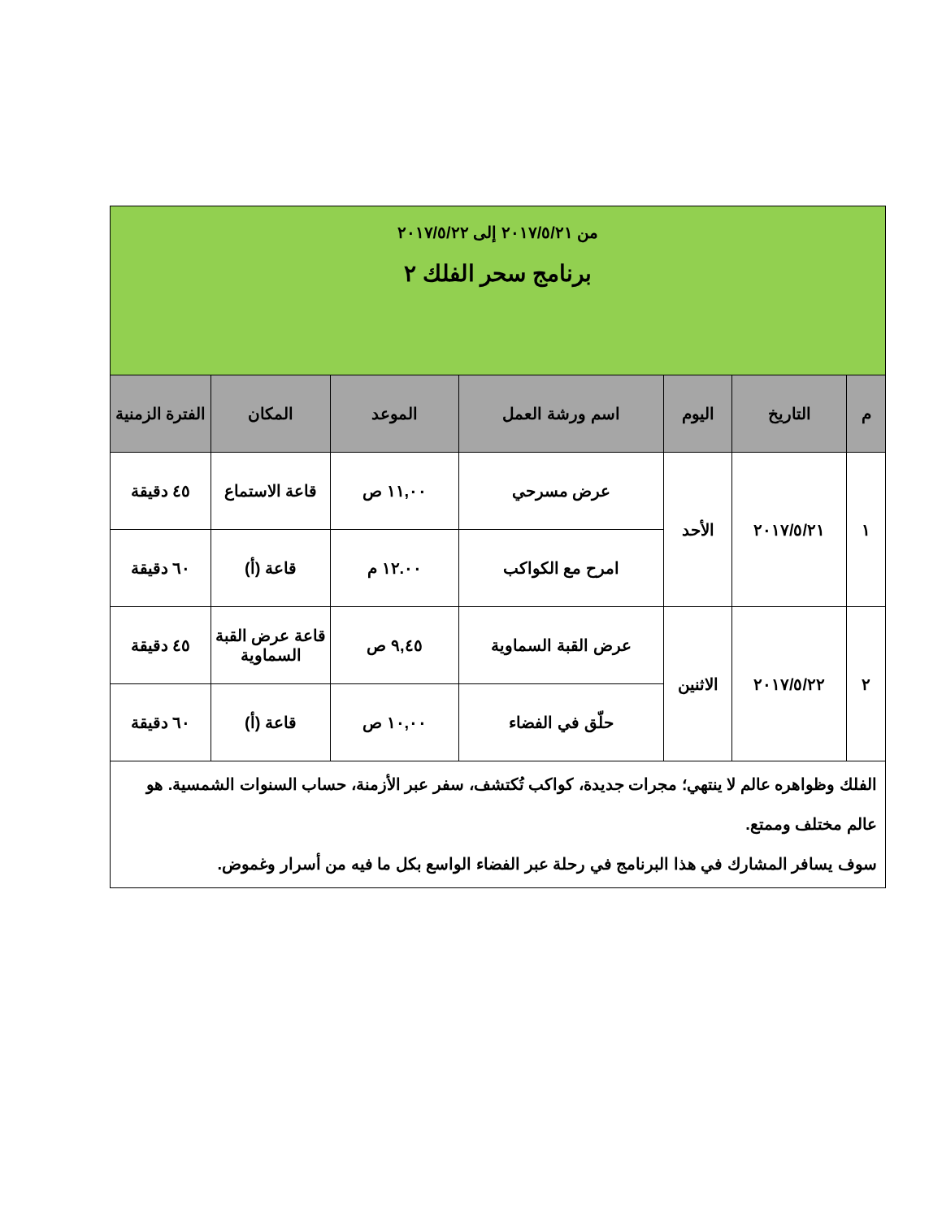| من ٢٠١٧/٥/٢١ إلى ٢٠١٧/٥/٢٢ برنامج سحر الفلك ٢ | | | | | | |
| م | التاريخ | اليوم | اسم ورشة العمل | الموعد | المكان | الفترة الزمنية |
| ١ | ٢٠١٧/٥/٢١ | الأحد | عرض مسرحي | ١١,٠٠ ص | قاعة الاستماع | ٤٥ دقيقة |
| | | | امرح مع الكواكب | ١٢.٠٠ م | قاعة (أ) | ٦٠ دقيقة |
| ٢ | ٢٠١٧/٥/٢٢ | الاثنين | عرض القبة السماوية | ٩,٤٥ ص | قاعة عرض القبة السماوية | ٤٥ دقيقة |
| | | | حلّق في الفضاء | ١٠,٠٠ ص | قاعة (أ) | ٦٠ دقيقة |
| الفلك وظواهره عالم لا ينتهي؛ مجرات جديدة، كواكب تُكتشف، سفر عبر الأزمنة، حساب السنوات الشمسية. هو عالم مختلف وممتع. سوف يسافر المشارك في هذا البرنامج في رحلة عبر الفضاء الواسع بكل ما فيه من أسرار وغموض. | | | | | | |